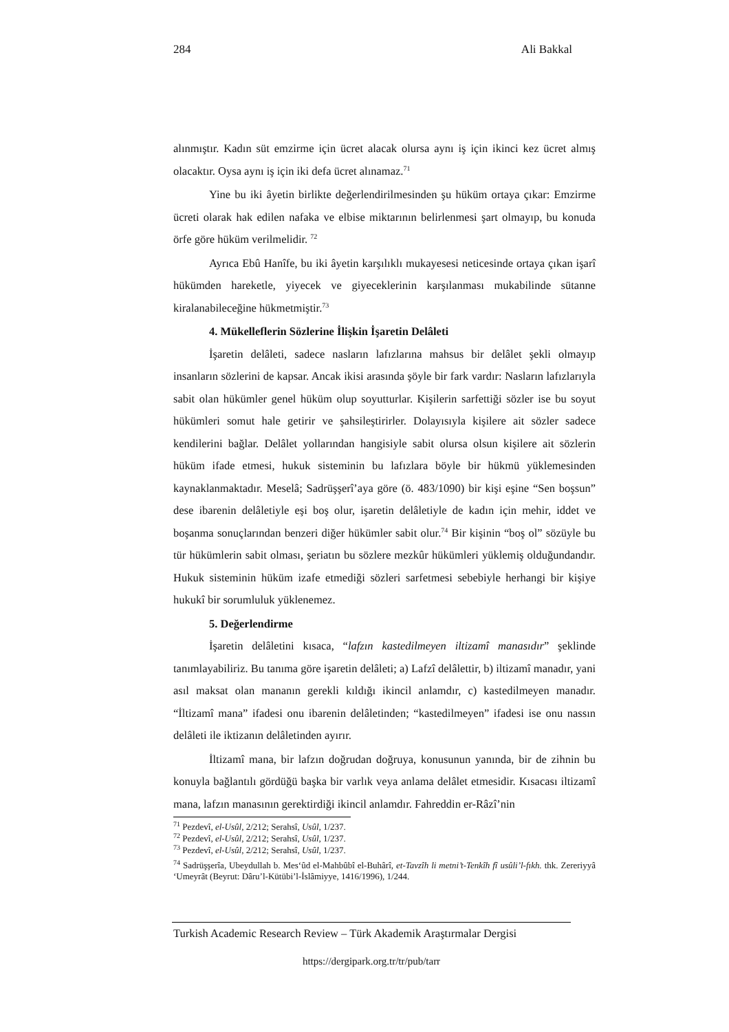284 Ali Bakkal
alınmıştır. Kadın süt emzirme için ücret alacak olursa aynı iş için ikinci kez ücret almış olacaktır. Oysa aynı iş için iki defa ücret alınamaz.<sup>71</sup>
Yine bu iki âyetin birlikte değerlendirilmesinden şu hüküm ortaya çıkar: Emzirme ücreti olarak hak edilen nafaka ve elbise miktarının belirlenmesi şart olmayıp, bu konuda örfe göre hüküm verilmelidir. <sup>72</sup>
Ayrıca Ebû Hanîfe, bu iki âyetin karşılıklı mukayesesi neticesinde ortaya çıkan işarî hükümden hareketle, yiyecek ve giyeceklerinin karşılanması mukabilinde sütanne kiralanabileceğine hükmetmiştir.<sup>73</sup>
4. Mükelleflerin Sözlerine İlişkin İşaretin Delâleti
İşaretin delâleti, sadece nasların lafızlarına mahsus bir delâlet şekli olmayıp insanların sözlerini de kapsar. Ancak ikisi arasında şöyle bir fark vardır: Nasların lafızlarıyla sabit olan hükümler genel hüküm olup soyutturlar. Kişilerin sarfettiği sözler ise bu soyut hükümleri somut hale getirir ve şahsileştirirler. Dolayısıyla kişilere ait sözler sadece kendilerini bağlar. Delâlet yollarından hangisiyle sabit olursa olsun kişilere ait sözlerin hüküm ifade etmesi, hukuk sisteminin bu lafızlara böyle bir hükmü yüklemesinden kaynaklanmaktadır. Meselâ; Sadrüşşerî’aya göre (ö. 483/1090) bir kişi eşine “Sen boşsun” dese ibarenin delâletiyle eşi boş olur, işaretin delâletiyle de kadın için mehir, iddet ve boşanma sonuçlarından benzeri diğer hükümler sabit olur.<sup>74</sup> Bir kişinin “boş ol” sözüyle bu tür hükümlerin sabit olması, şeriatın bu sözlere mezkûr hükümleri yüklemiş olduğundandır. Hukuk sisteminin hüküm izafe etmediği sözleri sarfetmesi sebebiyle herhangi bir kişiye hukukî bir sorumluluk yüklenemez.
5. Değerlendirme
İşaretin delâletini kısaca, “lafzın kastedilmeyen iltizamî manasıdır” şeklinde tanımlayabiliriz. Bu tanıma göre işaretin delâleti; a) Lafzî delâlettir, b) iltizamî manadır, yani asıl maksat olan mananın gerekli kıldığı ikincil anlamdır, c) kastedilmeyen manadır. “İltizamî mana” ifadesi onu ibarenin delâletinden; “kastedilmeyen” ifadesi ise onu nassın delâleti ile iktizanın delâletinden ayırır.
İltizamî mana, bir lafzın doğrudan doğruya, konusunun yanında, bir de zihnin bu konuyla bağlantılı gördüğü başka bir varlık veya anlama delâlet etmesidir. Kısacası iltizamî mana, lafzın manasının gerektirdiği ikincil anlamdır. Fahreddin er-Râzî’nin
<sup>71</sup> Pezdevî, el-Usûl, 2/212; Serahsî, Usûl, 1/237.
<sup>72</sup> Pezdevî, el-Usûl, 2/212; Serahsî, Usûl, 1/237.
<sup>73</sup> Pezdevî, el-Usûl, 2/212; Serahsî, Usûl, 1/237.
<sup>74</sup> Sadrüşşerîa, Ubeydullah b. Mes‘ûd el-Mahbûbî el-Buhârî, et-Tavzîh li metni’t-Tenkîh fî usûli’l-fıkh. thk. Zereriyyâ ‘Umeyrât (Beyrut: Dâru’l-Kütübi’l-İslâmiyye, 1416/1996), 1/244.
Turkish Academic Research Review – Türk Akademik Araştırmalar Dergisi
https://dergipark.org.tr/tr/pub/tarr